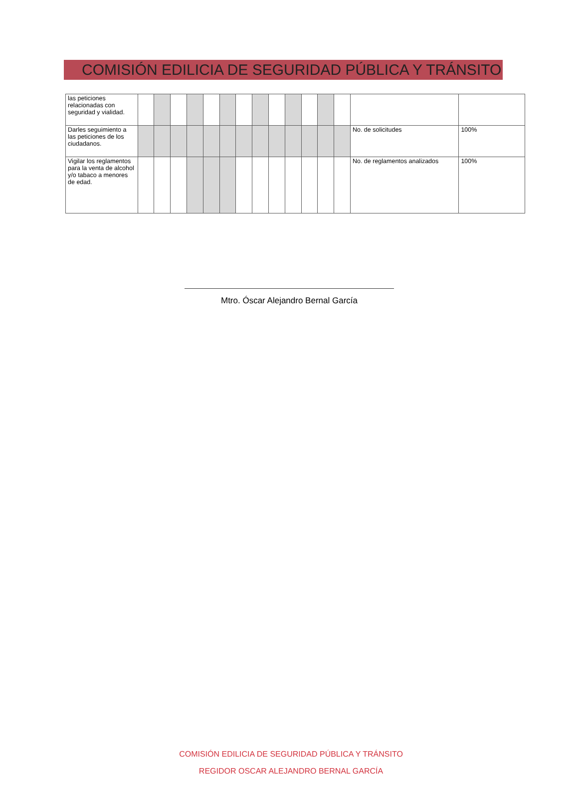COMISIÓN EDILICIA DE SEGURIDAD PÚBLICA Y TRÁNSITO
| las peticiones relacionadas con seguridad y vialidad. | | | | | | | | | | | | | | | |
| Darles seguimiento a las peticiones de los ciudadanos. | | | | | | | | | | | | | | No. de solicitudes | 100% |
| Vigilar los reglamentos para la venta de alcohol y/o tabaco a menores de edad. | | | | | | | | | | | | | | No. de reglamentos analizados | 100% |
Mtro. Óscar Alejandro Bernal García
COMISIÓN EDILICIA DE SEGURIDAD PÚBLICA Y TRÁNSITO
REGIDOR OSCAR ALEJANDRO BERNAL GARCÍA